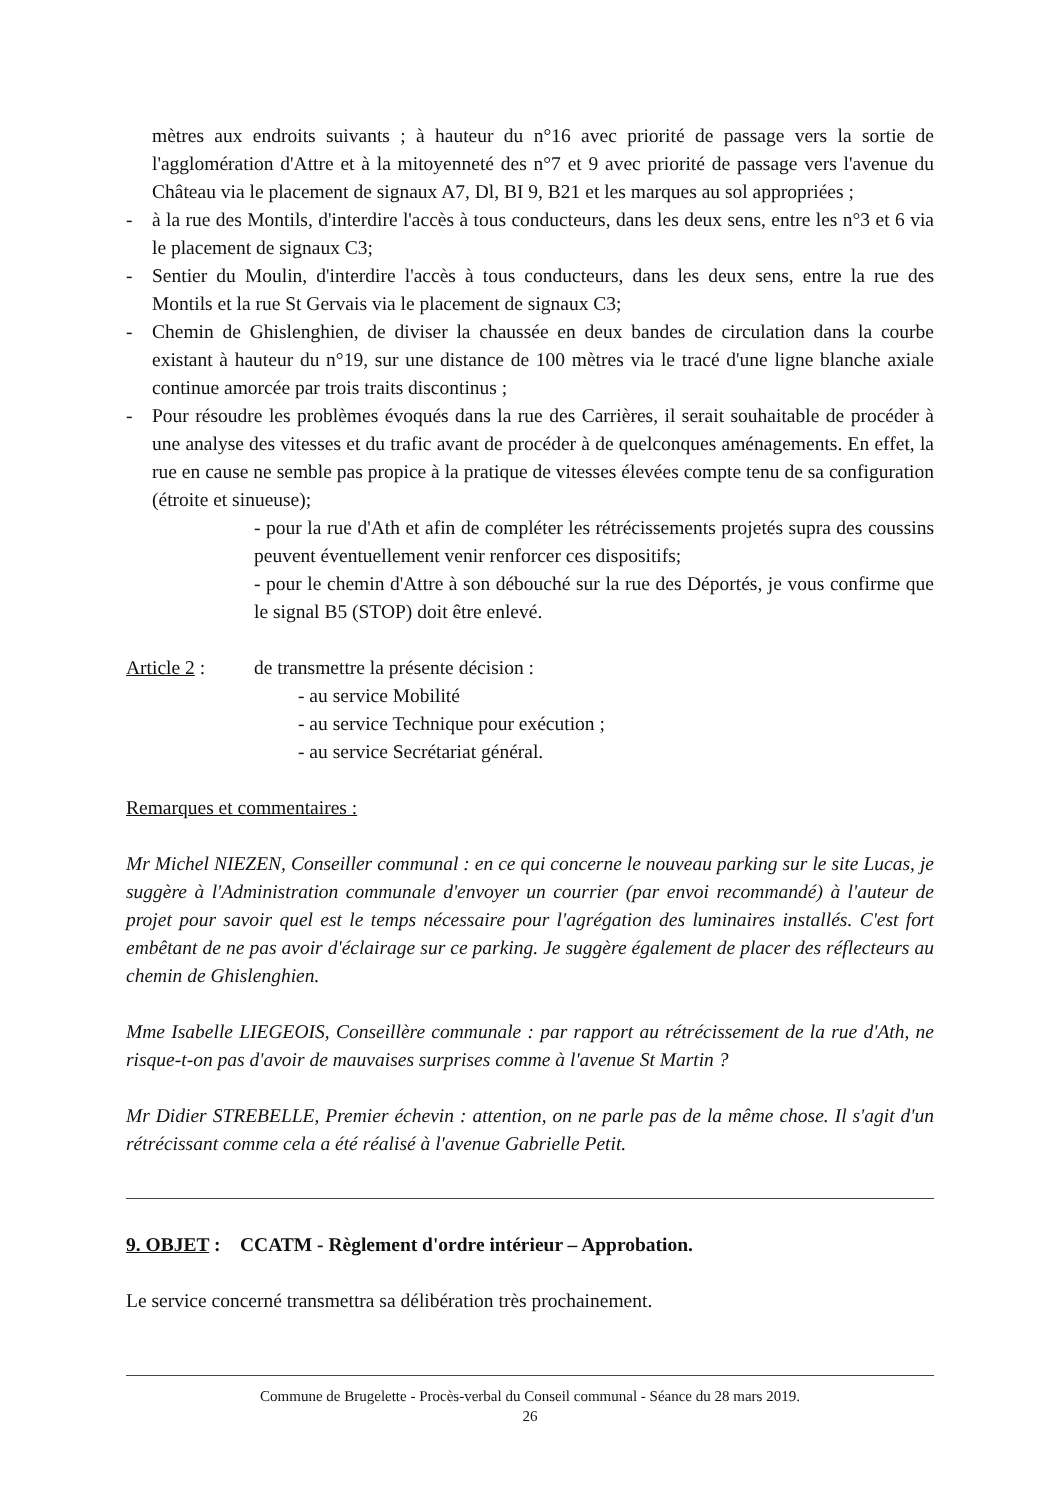mètres aux endroits suivants ; à hauteur du n°16 avec priorité de passage vers la sortie de l'agglomération d'Attre et à la mitoyenneté des n°7 et 9 avec priorité de passage vers l'avenue du Château via le placement de signaux A7, Dl, BI 9, B21 et les marques au sol appropriées ;
- à la rue des Montils, d'interdire l'accès à tous conducteurs, dans les deux sens, entre les n°3 et 6 via le placement de signaux C3;
- Sentier du Moulin, d'interdire l'accès à tous conducteurs, dans les deux sens, entre la rue des Montils et la rue St Gervais via le placement de signaux C3;
- Chemin de Ghislenghien, de diviser la chaussée en deux bandes de circulation dans la courbe existant à hauteur du n°19, sur une distance de 100 mètres via le tracé d'une ligne blanche axiale continue amorcée par trois traits discontinus ;
- Pour résoudre les problèmes évoqués dans la rue des Carrières, il serait souhaitable de procéder à une analyse des vitesses et du trafic avant de procéder à de quelconques aménagements. En effet, la rue en cause ne semble pas propice à la pratique de vitesses élevées compte tenu de sa configuration (étroite et sinueuse);
- pour la rue d'Ath et afin de compléter les rétrécissements projetés supra des coussins peuvent éventuellement venir renforcer ces dispositifs;
- pour le chemin d'Attre à son débouché sur la rue des Déportés, je vous confirme que le signal B5 (STOP) doit être enlevé.
Article 2 :
de transmettre la présente décision :
- au service Mobilité
- au service Technique pour exécution ;
- au service Secrétariat général.
Remarques et commentaires :
Mr Michel NIEZEN, Conseiller communal : en ce qui concerne le nouveau parking sur le site Lucas, je suggère à l'Administration communale d'envoyer un courrier (par envoi recommandé) à l'auteur de projet pour savoir quel est le temps nécessaire pour l'agrégation des luminaires installés. C'est fort embêtant de ne pas avoir d'éclairage sur ce parking. Je suggère également de placer des réflecteurs au chemin de Ghislenghien.
Mme Isabelle LIEGEOIS, Conseillère communale : par rapport au rétrécissement de la rue d'Ath, ne risque-t-on pas d'avoir de mauvaises surprises comme à l'avenue St Martin ?
Mr Didier STREBELLE, Premier échevin : attention, on ne parle pas de la même chose. Il s'agit d'un rétrécissant comme cela a été réalisé à l'avenue Gabrielle Petit.
9. OBJET : CCATM - Règlement d'ordre intérieur – Approbation.
Le service concerné transmettra sa délibération très prochainement.
Commune de Brugelette - Procès-verbal du Conseil communal - Séance du 28 mars 2019.
26